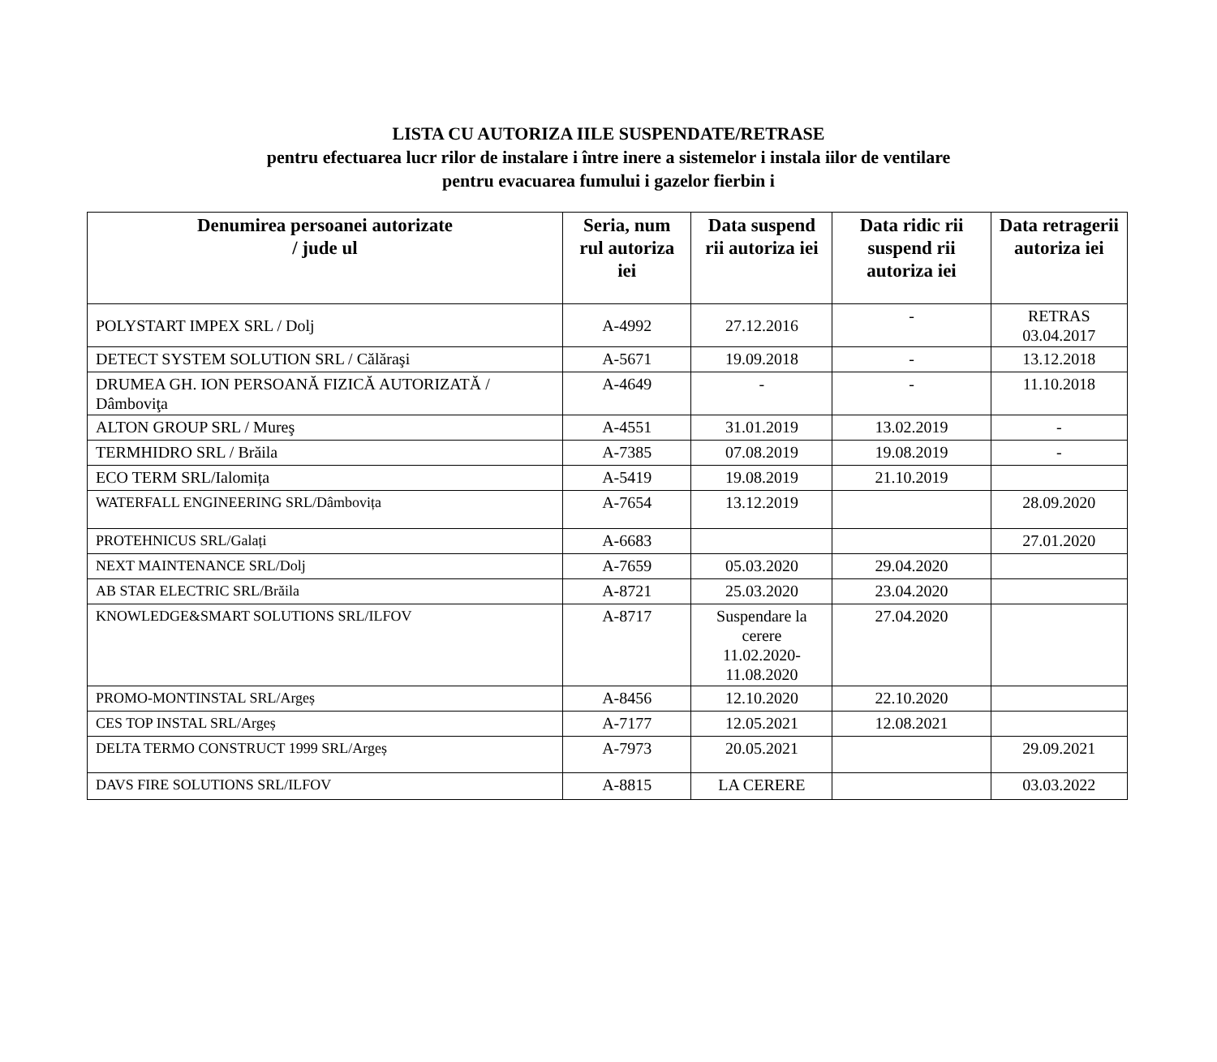LISTA CU AUTORIZA IILE SUSPENDATE/RETRASE
pentru efectuarea lucr rilor de instalare i între inere a sistemelor i instala iilor de ventilare
pentru evacuarea fumului i gazelor fierbin i
| Denumirea persoanei autorizate / jude ul | Seria, num rul autoriza iei | Data suspend rii autoriza iei | Data ridic rii suspend rii autoriza iei | Data retragerii autoriza iei |
| --- | --- | --- | --- | --- |
| POLYSTART IMPEX SRL / Dolj | A-4992 | 27.12.2016 | - | RETRAS 03.04.2017 |
| DETECT SYSTEM SOLUTION SRL / Călăraşi | A-5671 | 19.09.2018 | - | 13.12.2018 |
| DRUMEA GH. ION PERSOANĂ FIZICĂ AUTORIZATĂ / Dâmboviţa | A-4649 | - | - | 11.10.2018 |
| ALTON GROUP SRL / Mureş | A-4551 | 31.01.2019 | 13.02.2019 | - |
| TERMHIDRO SRL / Brăila | A-7385 | 07.08.2019 | 19.08.2019 | - |
| ECO TERM SRL/Ialomița | A-5419 | 19.08.2019 | 21.10.2019 | |
| WATERFALL ENGINEERING SRL/Dâmbovița | A-7654 | 13.12.2019 | | 28.09.2020 |
| PROTEHNICUS SRL/Galați | A-6683 | | | 27.01.2020 |
| NEXT MAINTENANCE SRL/Dolj | A-7659 | 05.03.2020 | 29.04.2020 | |
| AB STAR ELECTRIC SRL/Brăila | A-8721 | 25.03.2020 | 23.04.2020 | |
| KNOWLEDGE&SMART SOLUTIONS SRL/ILFOV | A-8717 | Suspendare la cerere 11.02.2020- 11.08.2020 | 27.04.2020 | |
| PROMO-MONTINSTAL SRL/Argeș | A-8456 | 12.10.2020 | 22.10.2020 | |
| CES TOP INSTAL SRL/Argeș | A-7177 | 12.05.2021 | 12.08.2021 | |
| DELTA TERMO CONSTRUCT 1999 SRL/Argeș | A-7973 | 20.05.2021 | | 29.09.2021 |
| DAVS FIRE SOLUTIONS SRL/ILFOV | A-8815 | LA CERERE | | 03.03.2022 |